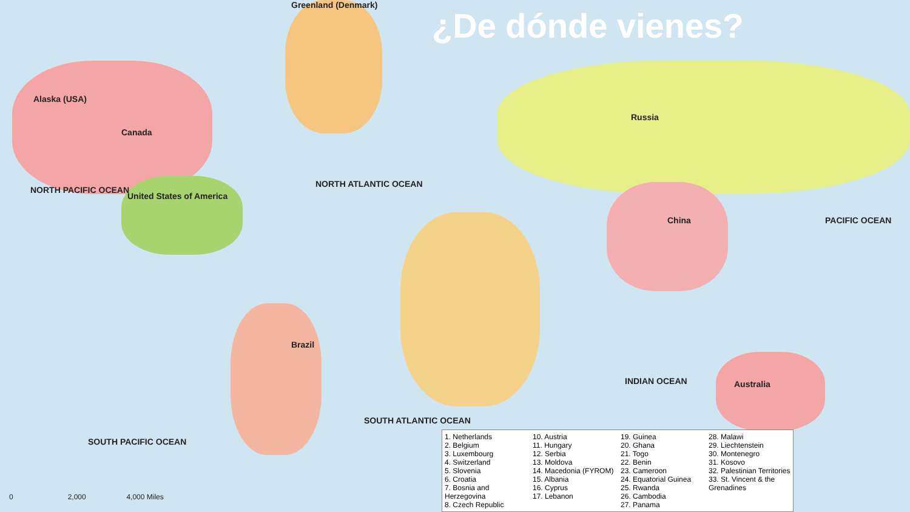¿De dónde vienes?
Canada
United States of America
Russia
China
Brazil
Australia
Alaska (USA)
Greenland (Denmark)
NORTH ATLANTIC OCEAN
NORTH PACIFIC OCEAN
PACIFIC OCEAN
INDIAN OCEAN
SOUTH ATLANTIC OCEAN
SOUTH PACIFIC OCEAN
1. Netherlands
2. Belgium
3. Luxembourg
4. Switzerland
5. Slovenia
6. Croatia
7. Bosnia and Herzegovina
8. Czech Republic
10. Austria
11. Hungary
12. Serbia
13. Moldova
14. Macedonia (FYROM)
15. Albania
16. Cyprus
17. Lebanon
19. Guinea
20. Ghana
21. Togo
22. Benin
23. Cameroon
24. Equatorial Guinea
25. Rwanda
26. Cambodia
27. Panama
28. Malawi
29. Liechtenstein
30. Montenegro
31. Kosovo
32. Palestinian Territories
33. St. Vincent & the Grenadines
0 2,000 4,000 Miles